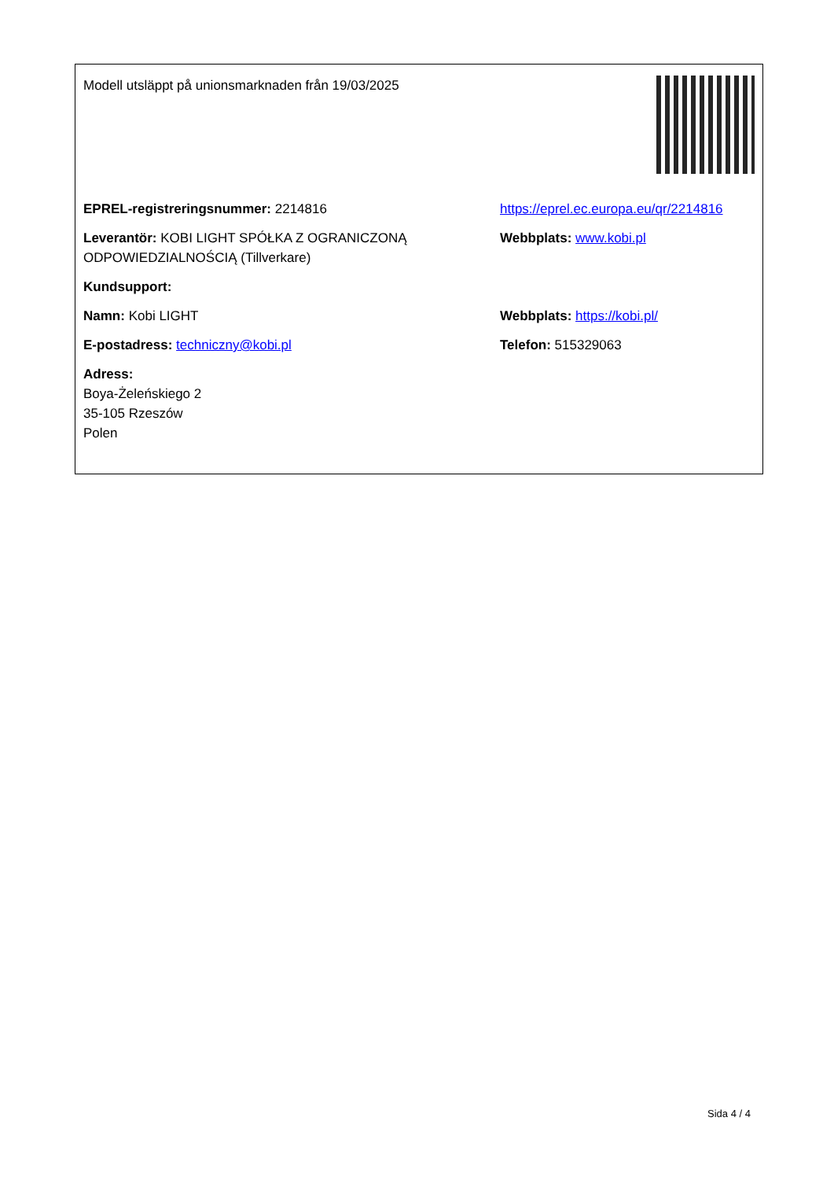| Modell utsläppt på unionsmarknaden från 19/03/2025 | |
| EPREL-registreringsnummer: 2214816 | https://eprel.ec.europa.eu/qr/2214816 |
| Leverantör: KOBI LIGHT SPÓŁKA Z OGRANICZONĄ ODPOWIEDZIALNOŚCIĄ (Tillverkare) | Webbplats: www.kobi.pl |
| Kundsupport: | |
| Namn: Kobi LIGHT | Webbplats: https://kobi.pl/ |
| E-postadress: techniczny@kobi.pl | Telefon: 515329063 |
| Adress: Boya-Żeleńskiego 2 35-105 Rzeszów Polen | |
Sida 4 / 4